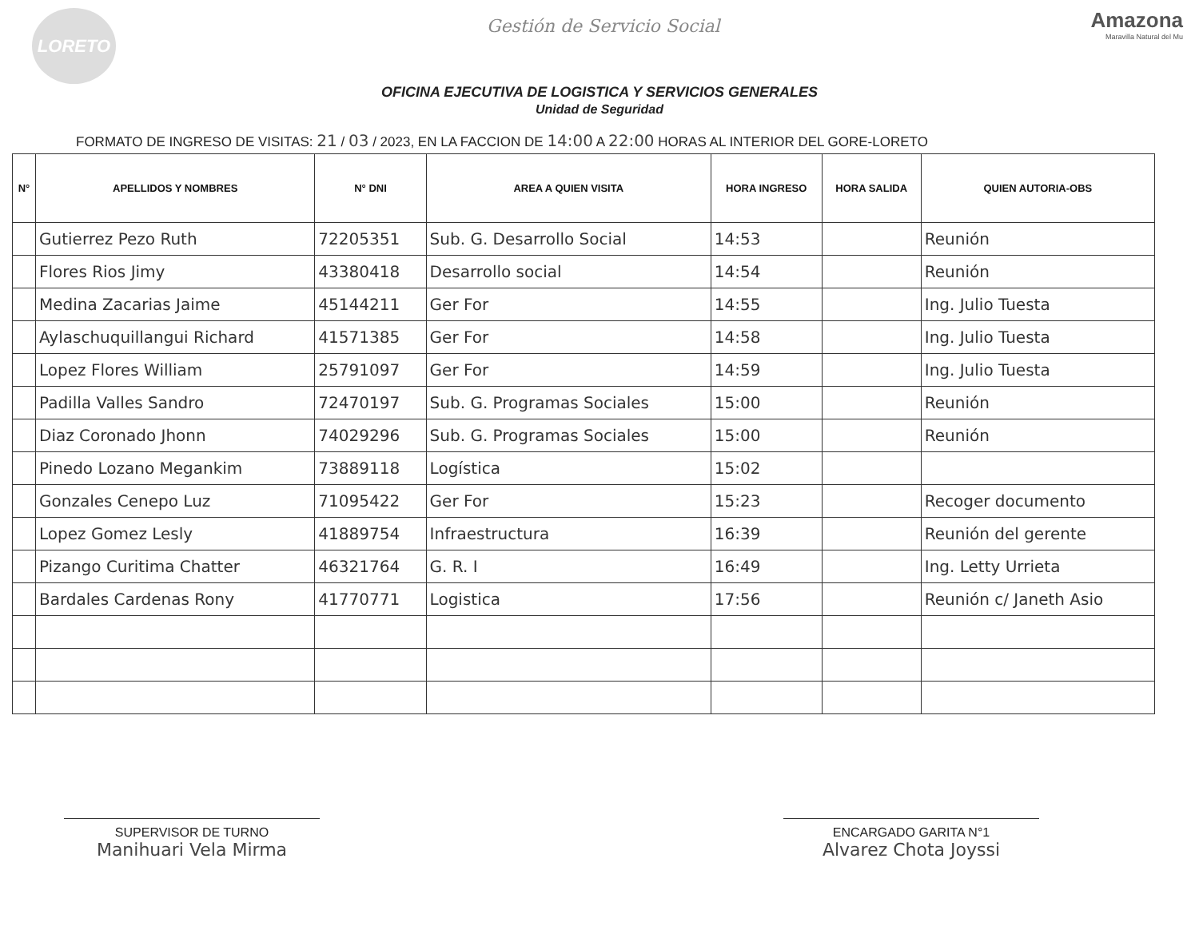LORETO
Gestión de Servicio Social
Amazona
Maravilla Natural del Mu
OFICINA EJECUTIVA DE LOGISTICA Y SERVICIOS GENERALES
Unidad de Seguridad
FORMATO DE INGRESO DE VISITAS: 21 / 03 / 2023, EN LA FACCION DE 14:00 A 22:00 HORAS AL INTERIOR DEL GORE-LORETO
| N° | APELLIDOS Y NOMBRES | N° DNI | AREA A QUIEN VISITA | HORA INGRESO | HORA SALIDA | QUIEN AUTORIA-OBS |
| --- | --- | --- | --- | --- | --- | --- |
| | Gutierrez Pezo Ruth | 72205351 | Sub. G. Desarrollo Social | 14:53 | | Reunión |
| | Flores Rios Jimy | 43380418 | Desarrollo social | 14:54 | | Reunión |
| | Medina Zacarias Jaime | 45144211 | Ger For | 14:55 | | Ing. Julio Tuesta |
| | Aylaschuquillangui Richard | 41571385 | Ger For | 14:58 | | Ing. Julio Tuesta |
| | Lopez Flores William | 25791097 | Ger For | 14:59 | | Ing. Julio Tuesta |
| | Padilla Valles Sandro | 72470197 | Sub. G. Programas Sociales | 15:00 | | Reunión |
| | Diaz Coronado Jhonn | 74029296 | Sub. G. Programas Sociales | 15:00 | | Reunión |
| | Pinedo Lozano Megankim | 73889118 | Logística | 15:02 | | |
| | Gonzales Cenepo Luz | 71095422 | Ger For | 15:23 | | Recoger documento |
| | Lopez Gomez Lesly | 41889754 | Infraestructura | 16:39 | | Reunión del gerente |
| | Pizango Curitima Chatter | 46321764 | G. R. I | 16:49 | | Ing. Letty Urrieta |
| | Bardales Cardenas Rony | 41770771 | Logistica | 17:56 | | Reunión c/ Janeth Asio |
SUPERVISOR DE TURNO
Manihuari Vela Mirma
ENCARGADO GARITA N°1
Alvarez Chota Joyssi